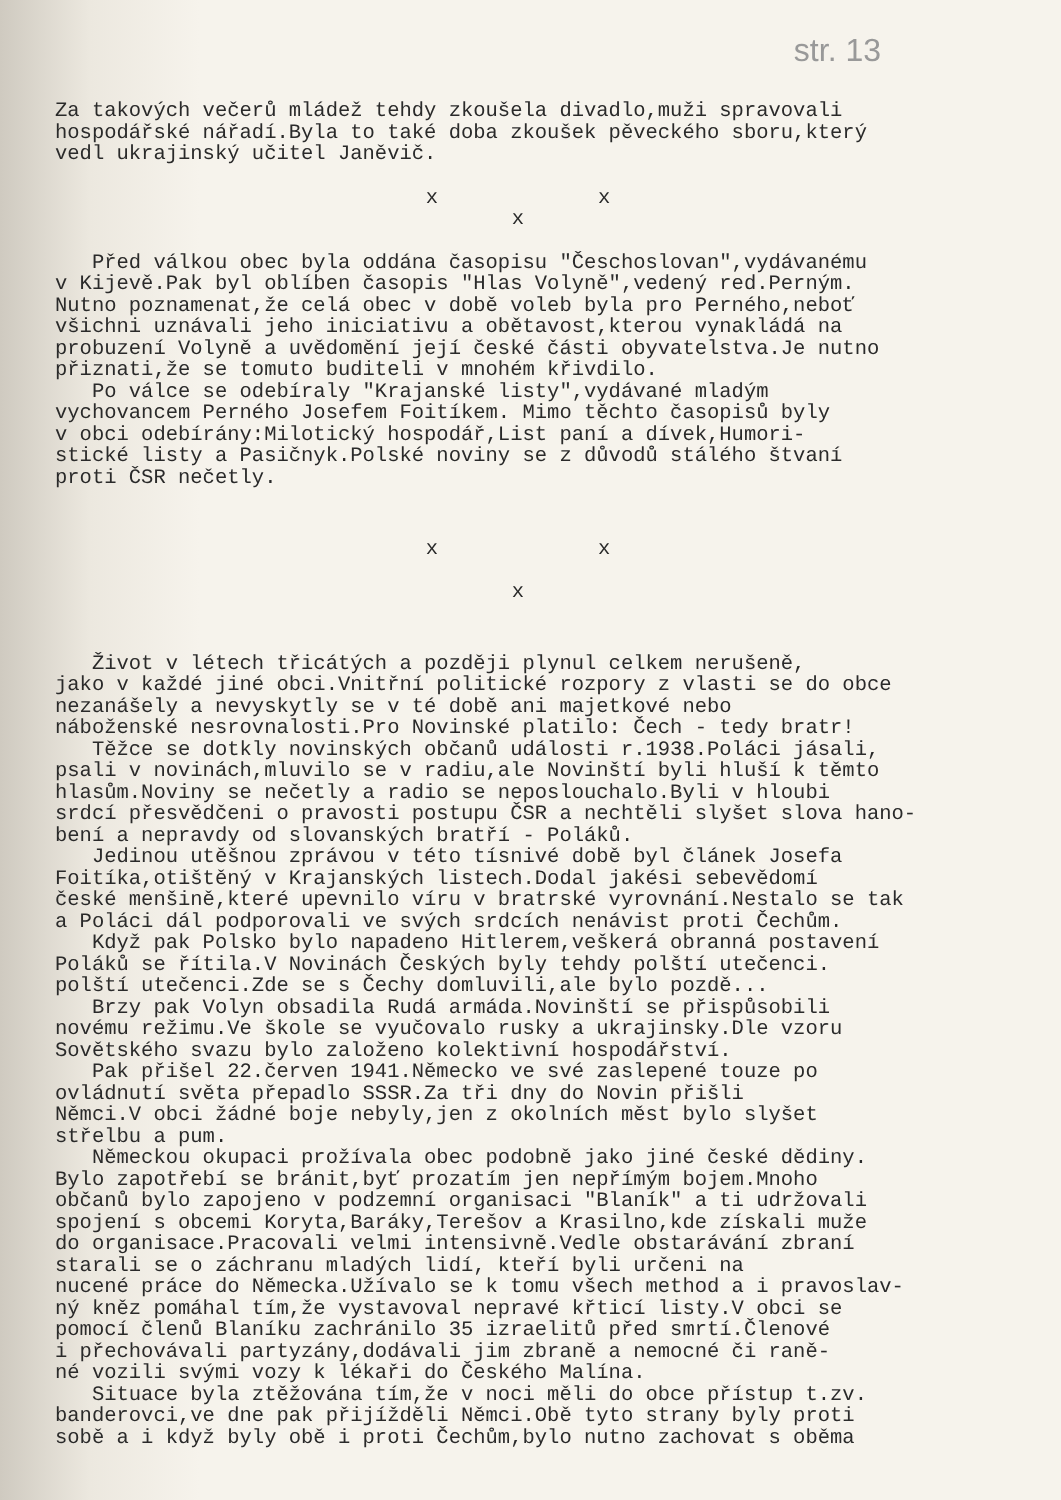str. 13
Za takových večerů mládež tehdy zkoušela divadlo,muži spravovali hospodářské nářadí.Byla to také doba zkoušek pěveckého sboru,který vedl ukrajinský učitel Janěvič.
x x
x
Před válkou obec byla oddána časopisu "Česchoslovan",vydávanému v Kijevě.Pak byl oblíben časopis "Hlas Volyně",vedený red.Perným. Nutno poznamenat,že celá obec v době voleb byla pro Perného,neboť všichni uznávali jeho iniciativu a obětavost,kterou vynakládá na probuzení Volyně a uvědomění její české části obyvatelstva.Je nutno přiznati,že se tomuto buditeli v mnohém křivdilo. Po válce se odebíraly "Krajanské listy",vydávané mladým vychovancem Perného Josefem Foitíkem. Mimo těchto časopisů byly v obci odebírány:Milotický hospodář,List paní a dívek,Humori- stické listy a Pasičnyk.Polské noviny se z důvodů stálého štvaní proti ČSR nečetly.
x x
x
Život v létech třicátých a později plynul celkem nerušeně, jako v každé jiné obci.Vnitřní politické rozpory z vlasti se do obce nezanášely a nevyskytly se v té době ani majetkové nebo náboženské nesrovnalosti.Pro Novinské platilo: Čech - tedy bratr! Těžce se dotkly novinských občanů události r.1938.Poláci jásali, psali v novinách,mluvilo se v radiu,ale Novinští byli hluší k těmto hlasům.Noviny se nečetly a radio se neposlouchalo.Byli v hloubi srdcí přesvědčeni o pravosti postupu ČSR a nechtěli slyšet slova hano- bení a nepravdy od slovanských bratří - Poláků. Jedinou utěšnou zprávou v této tísnivé době byl článek Josefa Foitíka,otištěný v Krajanských listech.Dodal jakési sebevědomí české menšině,které upevnilo víru v bratrské vyrovnání.Nestalo se tak a Poláci dál podporovali ve svých srdcích nenávist proti Čechům. Když pak Polsko bylo napadeno Hitlerem,veškerá obranná postavení Poláků se řítila.V Novinách Českých byly tehdy polští utečenci. polští utečenci.Zde se s Čechy domluvili,ale bylo pozdě... Brzy pak Volyn obsadila Rudá armáda.Novinští se přispůsobili novému režimu.Ve škole se vyučovalo rusky a ukrajinsky.Dle vzoru Sovětského svazu bylo založeno kolektivní hospodářství. Pak přišel 22.červen 1941.Německo ve své zaslepené touze po ovládnutí světa přepadlo SSSR.Za tři dny do Novin přišli Němci.V obci žádné boje nebyly,jen z okolních měst bylo slyšet střelbu a pum. Německou okupaci prožívala obec podobně jako jiné české dědiny. Bylo zapotřebí se bránit,byť prozatím jen nepřímým bojem.Mnoho občanů bylo zapojeno v podzemní organisaci "Blaník" a ti udržovali spojení s obcemi Koryta,Baráky,Terešov a Krasilno,kde získali muže do organisace.Pracovali velmi intensivně.Vedle obstarávání zbraní starali se o záchranu mladých lidí, kteří byli určeni na nucené práce do Německa.Užívalo se k tomu všech method a i pravoslav- ný kněz pomáhal tím,že vystavoval nepravé křticí listy.V obci se pomocí členů Blaníku zachránilo 35 izraelitů před smrtí.Členové i přechovávali partyzány,dodávali jim zbraně a nemocné či raně- né vozili svými vozy k lékaři do Českého Malína. Situace byla ztěžována tím,že v noci měli do obce přístup t.zv. banderovci,ve dne pak přijížděli Němci.Obě tyto strany byly proti sobě a i když byly obě i proti Čechům,bylo nutno zachovat s oběma